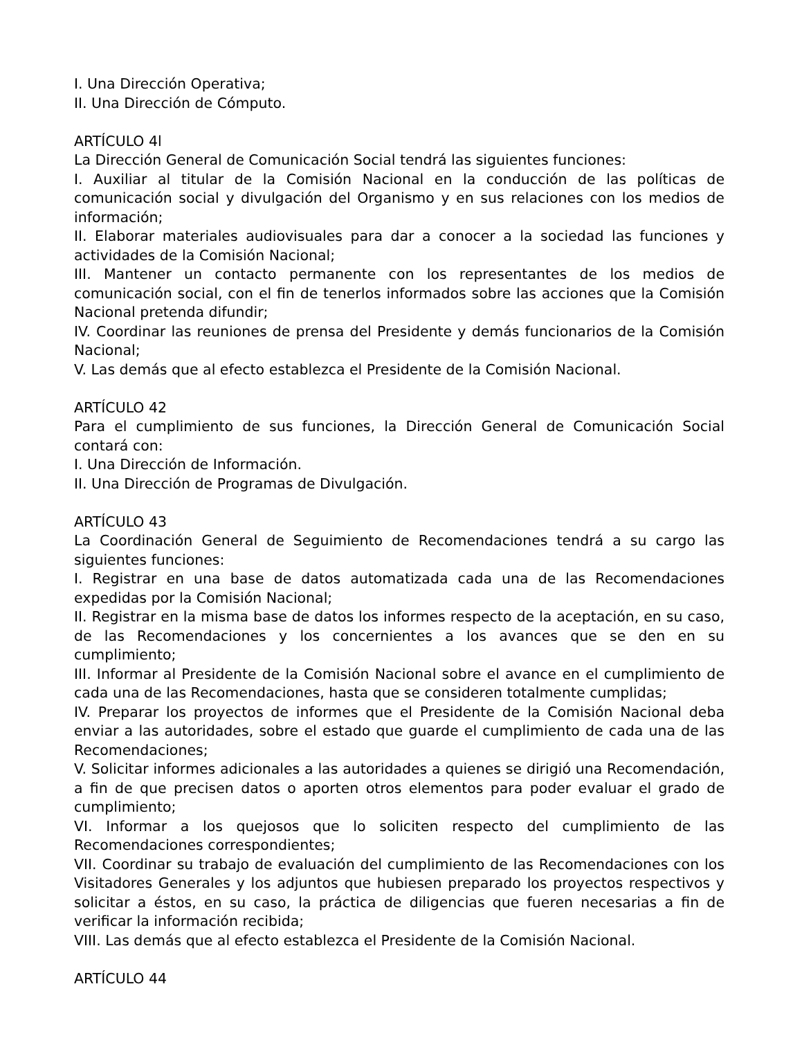I. Una Dirección Operativa;
II. Una Dirección de Cómputo.
ARTÍCULO 4l
La Dirección General de Comunicación Social tendrá las siguientes funciones:
I. Auxiliar al titular de la Comisión Nacional en la conducción de las políticas de comunicación social y divulgación del Organismo y en sus relaciones con los medios de información;
II. Elaborar materiales audiovisuales para dar a conocer a la sociedad las funciones y actividades de la Comisión Nacional;
III. Mantener un contacto permanente con los representantes de los medios de comunicación social, con el fin de tenerlos informados sobre las acciones que la Comisión Nacional pretenda difundir;
IV. Coordinar las reuniones de prensa del Presidente y demás funcionarios de la Comisión Nacional;
V. Las demás que al efecto establezca el Presidente de la Comisión Nacional.
ARTÍCULO 42
Para el cumplimiento de sus funciones, la Dirección General de Comunicación Social contará con:
I. Una Dirección de Información.
II. Una Dirección de Programas de Divulgación.
ARTÍCULO 43
La Coordinación General de Seguimiento de Recomendaciones tendrá a su cargo las siguientes funciones:
I. Registrar en una base de datos automatizada cada una de las Recomendaciones expedidas por la Comisión Nacional;
II. Registrar en la misma base de datos los informes respecto de la aceptación, en su caso, de las Recomendaciones y los concernientes a los avances que se den en su cumplimiento;
III. Informar al Presidente de la Comisión Nacional sobre el avance en el cumplimiento de cada una de las Recomendaciones, hasta que se consideren totalmente cumplidas;
IV. Preparar los proyectos de informes que el Presidente de la Comisión Nacional deba enviar a las autoridades, sobre el estado que guarde el cumplimiento de cada una de las Recomendaciones;
V. Solicitar informes adicionales a las autoridades a quienes se dirigió una Recomendación, a fin de que precisen datos o aporten otros elementos para poder evaluar el grado de cumplimiento;
VI. Informar a los quejosos que lo soliciten respecto del cumplimiento de las Recomendaciones correspondientes;
VII. Coordinar su trabajo de evaluación del cumplimiento de las Recomendaciones con los Visitadores Generales y los adjuntos que hubiesen preparado los proyectos respectivos y solicitar a éstos, en su caso, la práctica de diligencias que fueren necesarias a fin de verificar la información recibida;
VIII. Las demás que al efecto establezca el Presidente de la Comisión Nacional.
ARTÍCULO 44